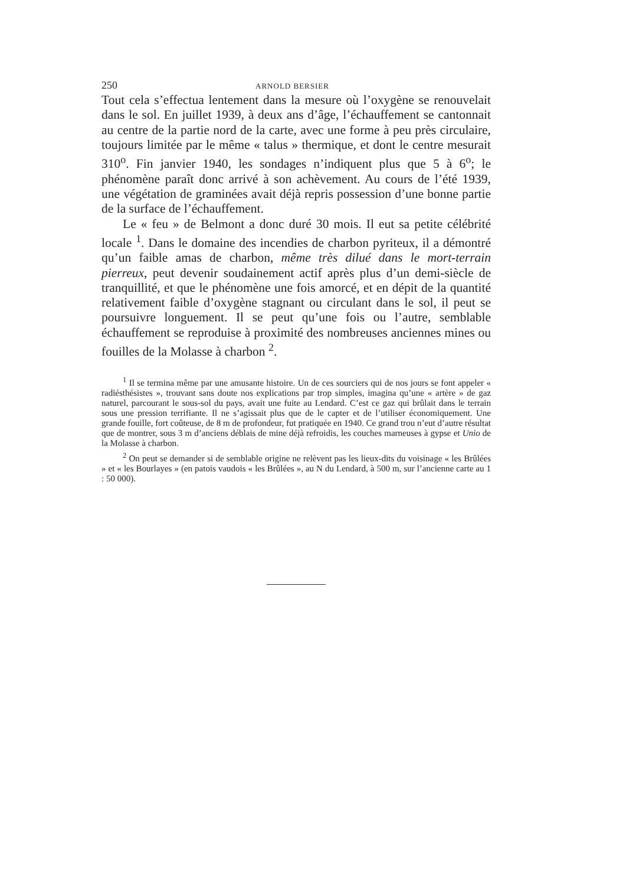250 ARNOLD BERSIER
Tout cela s’effectua lentement dans la mesure où l’oxygène se renouvelait dans le sol. En juillet 1939, à deux ans d’âge, l’échauffement se cantonnait au centre de la partie nord de la carte, avec une forme à peu près circulaire, toujours limitée par le même « talus » thermique, et dont le centre mesurait 310<sup>o</sup>. Fin janvier 1940, les sondages n’indiquent plus que 5 à 6<sup>o</sup>; le phénomène paraît donc arrivé à son achèvement. Au cours de l’été 1939, une végétation de graminées avait déjà repris possession d’une bonne partie de la surface de l’échauffement.
Le « feu » de Belmont a donc duré 30 mois. Il eut sa petite célébrité locale <sup>1</sup>. Dans le domaine des incendies de charbon pyriteux, il a démontré qu’un faible amas de charbon, même très dilué dans le mort-terrain pierreux, peut devenir soudainement actif après plus d’un demi-siècle de tranquillité, et que le phénomène une fois amorcé, et en dépit de la quantité relativement faible d’oxygène stagnant ou circulant dans le sol, il peut se poursuivre longuement. Il se peut qu’une fois ou l’autre, semblable échauffement se reproduise à proximité des nombreuses anciennes mines ou fouilles de la Molasse à charbon <sup>2</sup>.
<sup>1</sup> Il se termina même par une amusante histoire. Un de ces sourciers qui de nos jours se font appeler « radiésthésistes », trouvant sans doute nos explications par trop simples, imagina qu’une « artère » de gaz naturel, parcourant le sous-sol du pays, avait une fuite au Lendard. C’est ce gaz qui brûlait dans le terrain sous une pression terrifiante. Il ne s’agissait plus que de le capter et de l’utiliser économiquement. Une grande fouille, fort coûteuse, de 8 m de profondeur, fut pratiquée en 1940. Ce grand trou n’eut d’autre résultat que de montrer, sous 3 m d’anciens déblais de mine déjà refroidis, les couches marneuses à gypse et Unio de la Molasse à charbon.
<sup>2</sup> On peut se demander si de semblable origine ne relèvent pas les lieux-dits du voisinage « les Brûlées » et « les Bourlayes » (en patois vaudois « les Brûlées », au N du Lendard, à 500 m, sur l’ancienne carte au 1 : 50 000).